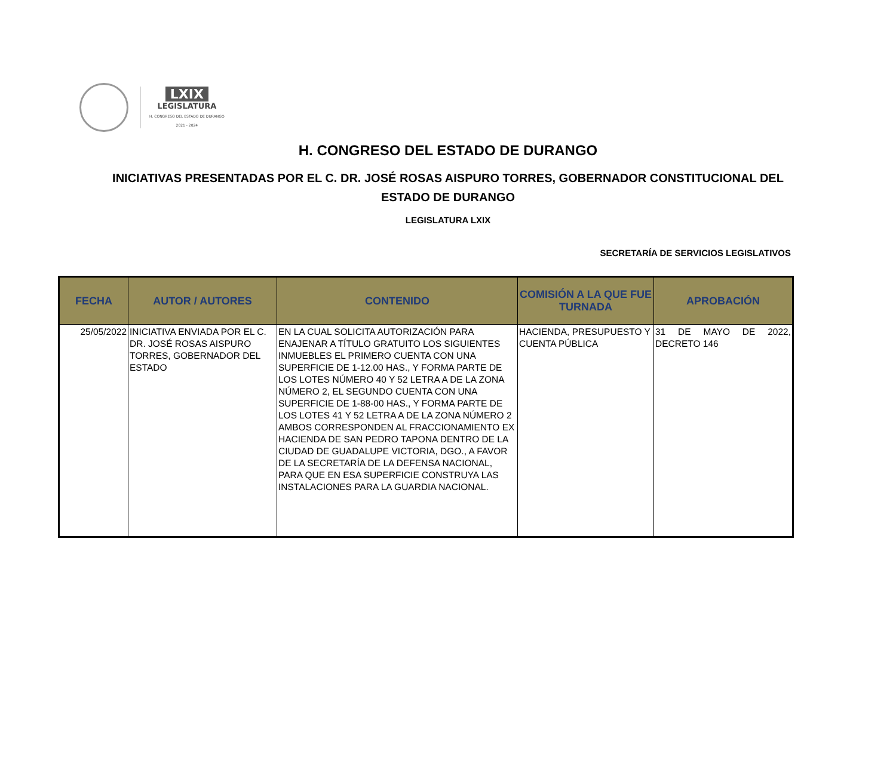LXIX
LEGISLATURA
H. CONGRESO DEL ESTADO DE DURANGO
2021 - 2024
H. CONGRESO DEL ESTADO DE DURANGO
INICIATIVAS PRESENTADAS POR EL C. DR. JOSÉ ROSAS AISPURO TORRES, GOBERNADOR CONSTITUCIONAL DEL ESTADO DE DURANGO
LEGISLATURA LXIX
SECRETARÍA DE SERVICIOS LEGISLATIVOS
| FECHA | AUTOR / AUTORES | CONTENIDO | COMISIÓN A LA QUE FUE TURNADA | APROBACIÓN |
| --- | --- | --- | --- | --- |
| 25/05/2022 | INICIATIVA ENVIADA POR EL C. DR. JOSÉ ROSAS AISPURO TORRES, GOBERNADOR DEL ESTADO | EN LA CUAL SOLICITA AUTORIZACIÓN PARA ENAJENAR A TÍTULO GRATUITO LOS SIGUIENTES INMUEBLES EL PRIMERO CUENTA CON UNA SUPERFICIE DE 1-12.00 HAS., Y FORMA PARTE DE LOS LOTES NÚMERO 40 Y 52 LETRA A DE LA ZONA NÚMERO 2, EL SEGUNDO CUENTA CON UNA SUPERFICIE DE 1-88-00 HAS., Y FORMA PARTE DE LOS LOTES 41 Y 52 LETRA A DE LA ZONA NÚMERO 2 AMBOS CORRESPONDEN AL FRACCIONAMIENTO EX HACIENDA DE SAN PEDRO TAPONA DENTRO DE LA CIUDAD DE GUADALUPE VICTORIA, DGO., A FAVOR DE LA SECRETARÍA DE LA DEFENSA NACIONAL, PARA QUE EN ESA SUPERFICIE CONSTRUYA LAS INSTALACIONES PARA LA GUARDIA NACIONAL. | HACIENDA, PRESUPUESTO Y CUENTA PÚBLICA | 31 DE MAYO DE 2022, DECRETO 146 |